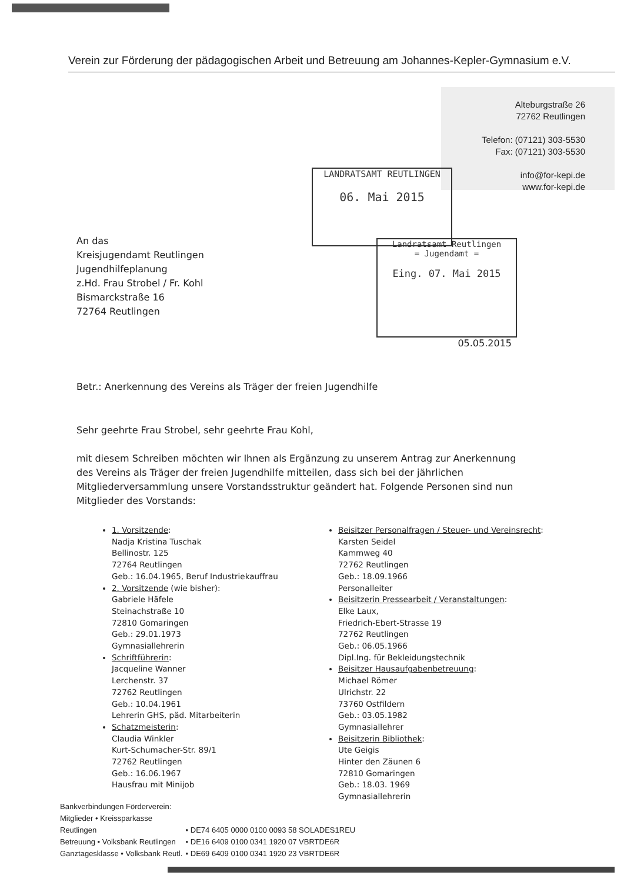Verein zur Förderung der pädagogischen Arbeit und Betreuung am Johannes-Kepler-Gymnasium e.V.
Alteburgstraße 26
72762 Reutlingen
Telefon: (07121) 303-5530
Fax: (07121) 303-5530
info@for-kepi.de
www.for-kepi.de
LANDRATSAMT REUTLINGEN
06. Mai 2015
Landratsamt Reutlingen
= Jugendamt =
Eing. 07. Mai 2015
An das
Kreisjugendamt Reutlingen
Jugendhilfeplanung
z.Hd. Frau Strobel / Fr. Kohl
Bismarckstraße 16
72764 Reutlingen
05.05.2015
Betr.: Anerkennung des Vereins als Träger der freien Jugendhilfe
Sehr geehrte Frau Strobel, sehr geehrte Frau Kohl,
mit diesem Schreiben möchten wir Ihnen als Ergänzung zu unserem Antrag zur Anerkennung des Vereins als Träger der freien Jugendhilfe mitteilen, dass sich bei der jährlichen Mitgliederversammlung unsere Vorstandsstruktur geändert hat. Folgende Personen sind nun Mitglieder des Vorstands:
1. Vorsitzende:
Nadja Kristina Tuschak
Bellinostr. 125
72764 Reutlingen
Geb.: 16.04.1965, Beruf Industriekauffrau
2. Vorsitzende (wie bisher):
Gabriele Häfele
Steinachstraße 10
72810 Gomaringen
Geb.: 29.01.1973
Gymnasiallehrerin
Schriftführerin:
Jacqueline Wanner
Lerchenstr. 37
72762 Reutlingen
Geb.: 10.04.1961
Lehrerin GHS, päd. Mitarbeiterin
Schatzmeisterin:
Claudia Winkler
Kurt-Schumacher-Str. 89/1
72762 Reutlingen
Geb.: 16.06.1967
Hausfrau mit Minijob
Beisitzer Personalfragen / Steuer- und Vereinsrecht:
Karsten Seidel
Kammweg 40
72762 Reutlingen
Geb.: 18.09.1966
Personalleiter
Beisitzerin Pressearbeit / Veranstaltungen:
Elke Laux,
Friedrich-Ebert-Strasse 19
72762 Reutlingen
Geb.: 06.05.1966
Dipl.Ing. für Bekleidungstechnik
Beisitzer Hausaufgabenbetreuung:
Michael Römer
Ulrichstr. 22
73760 Ostfildern
Geb.: 03.05.1982
Gymnasiallehrer
Beisitzerin Bibliothek:
Ute Geigis
Hinter den Zäunen 6
72810 Gomaringen
Geb.: 18.03. 1969
Gymnasiallehrerin
Bankverbindungen Förderverein:
Mitglieder • Kreissparkasse Reutlingen • DE74 6405 0000 0100 0093 58 SOLADES1REU
Betreuung • Volksbank Reutlingen • DE16 6409 0100 0341 1920 07 VBRTDE6R
Ganztagesklasse • Volksbank Reutl. • DE69 6409 0100 0341 1920 23 VBRTDE6R